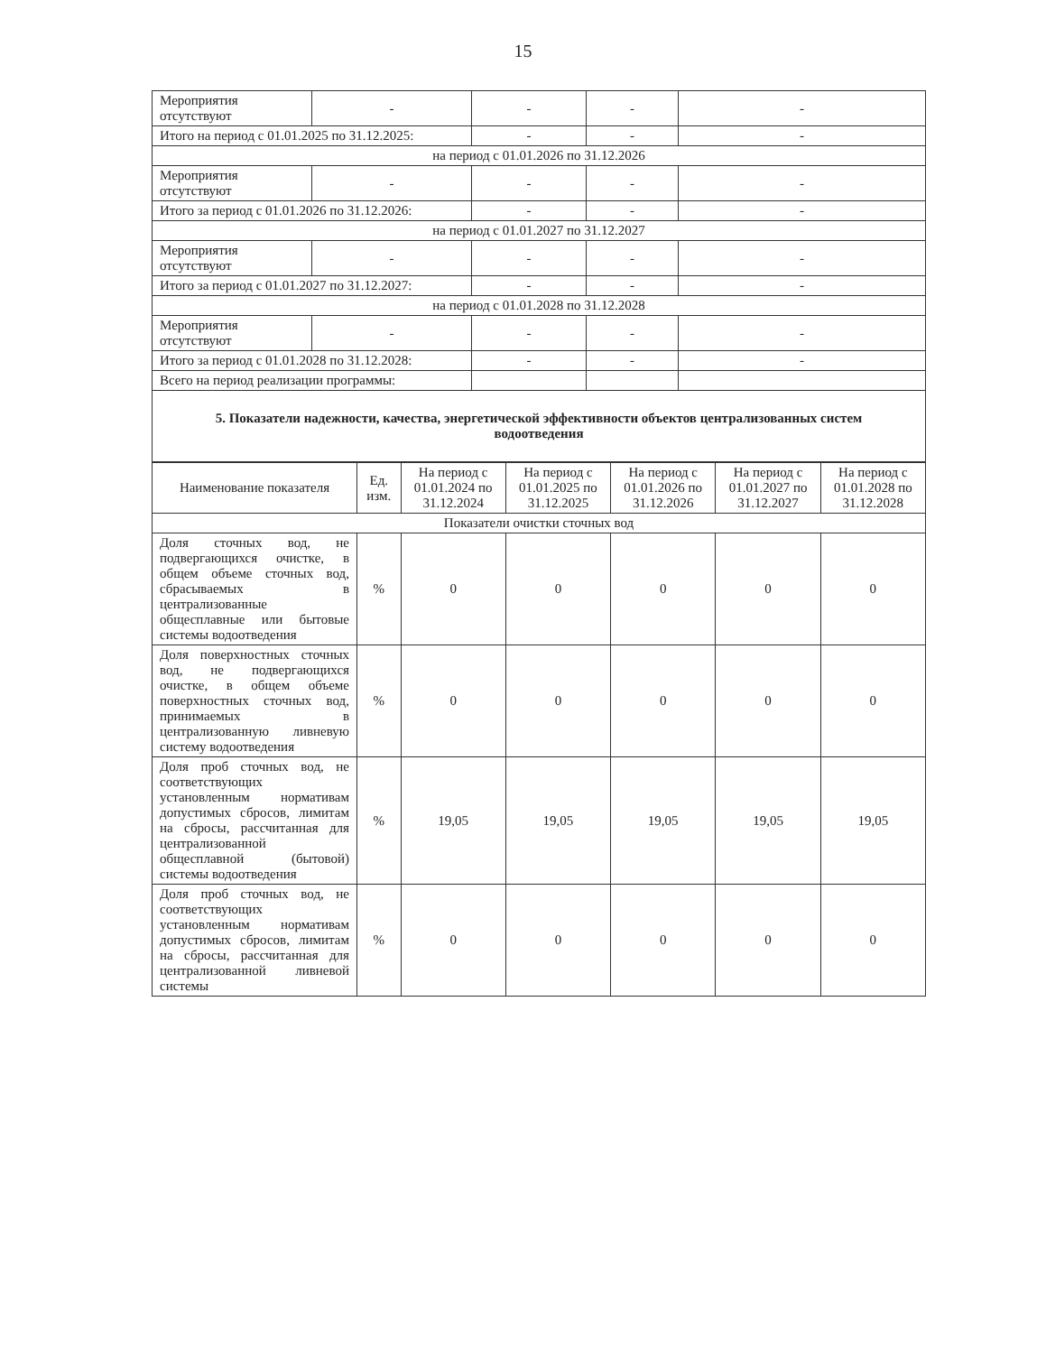15
| Мероприятия отсутствуют | - | - | - | - |
| Итого на период с 01.01.2025 по 31.12.2025: | | - | - | - |
| на период с 01.01.2026 по 31.12.2026 | | | | |
| Мероприятия отсутствуют | - | - | - | - |
| Итого за период с 01.01.2026 по 31.12.2026: | | - | - | - |
| на период с 01.01.2027 по 31.12.2027 | | | | |
| Мероприятия отсутствуют | - | - | - | - |
| Итого за период с 01.01.2027 по 31.12.2027: | | - | - | - |
| на период с 01.01.2028 по 31.12.2028 | | | | |
| Мероприятия отсутствуют | - | - | - | - |
| Итого за период с 01.01.2028 по 31.12.2028: | | - | - | - |
| Всего на период реализации программы: | | | | |
| 5. Показатели надежности, качества, энергетической эффективности объектов централизованных систем водоотведения | | | | |
| Наименование показателя | Ед. изм. | На период с 01.01.2024 по 31.12.2024 | На период с 01.01.2025 по 31.12.2025 | На период с 01.01.2026 по 31.12.2026 | На период с 01.01.2027 по 31.12.2027 | На период с 01.01.2028 по 31.12.2028 |
| --- | --- | --- | --- | --- | --- | --- |
| Показатели очистки сточных вод | | | | | | |
| Доля сточных вод, не подвергающихся очистке, в общем объеме сточных вод, сбрасываемых в централизованные общесплавные или бытовые системы водоотведения | % | 0 | 0 | 0 | 0 | 0 |
| Доля поверхностных сточных вод, не подвергающихся очистке, в общем объеме поверхностных сточных вод, принимаемых в централизованную ливневую систему водоотведения | % | 0 | 0 | 0 | 0 | 0 |
| Доля проб сточных вод, не соответствующих установленным нормативам допустимых сбросов, лимитам на сбросы, рассчитанная для централизованной общесплавной (бытовой) системы водоотведения | % | 19,05 | 19,05 | 19,05 | 19,05 | 19,05 |
| Доля проб сточных вод, не соответствующих установленным нормативам допустимых сбросов, лимитам на сбросы, рассчитанная для централизованной ливневой системы | % | 0 | 0 | 0 | 0 | 0 |